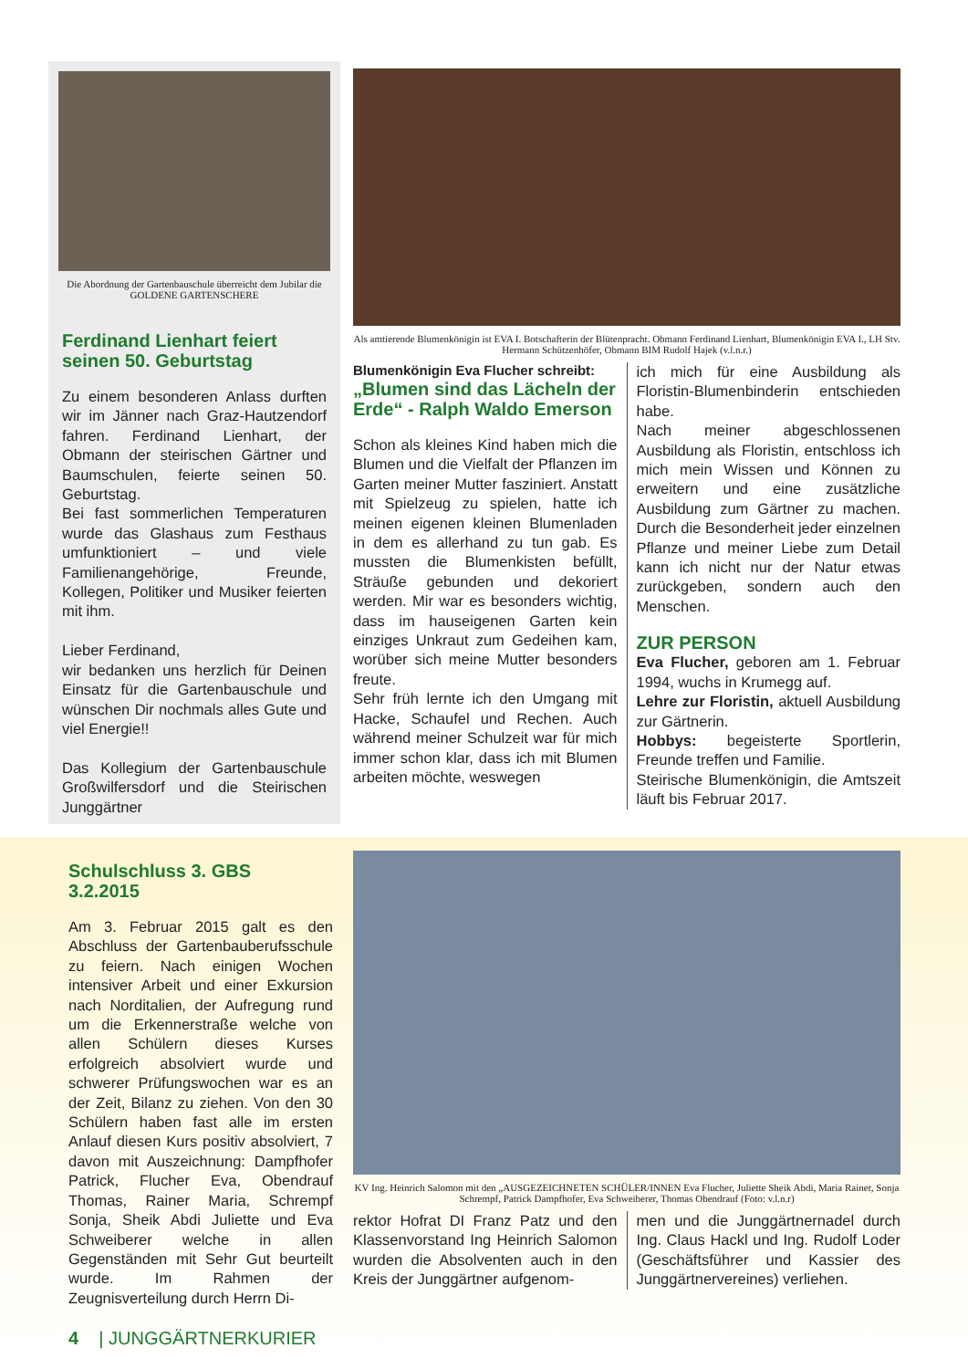Die Abordnung der Gartenbauschule überreicht dem Jubilar die GOLDENE GARTENSCHERE
Ferdinand Lienhart feiert seinen 50. Geburtstag
Zu einem besonderen Anlass durften wir im Jänner nach Graz-Hautzendorf fahren. Ferdinand Lienhart, der Obmann der steirischen Gärtner und Baumschulen, feierte seinen 50. Geburtstag.
Bei fast sommerlichen Temperaturen wurde das Glashaus zum Festhaus umfunktioniert – und viele Familienangehörige, Freunde, Kollegen, Politiker und Musiker feierten mit ihm.
Lieber Ferdinand,
wir bedanken uns herzlich für Deinen Einsatz für die Gartenbauschule und wünschen Dir nochmals alles Gute und viel Energie!!
Das Kollegium der Gartenbauschule Großwilfersdorf und die Steirischen Junggärtner
Als amtierende Blumenkönigin ist EVA I. Botschafterin der Blütenpracht. Obmann Ferdinand Lienhart, Blumenkönigin EVA I., LH Stv. Hermann Schützenhöfer, Obmann BIM Rudolf Hajek (v.l.n.r.)
Blumenkönigin Eva Flucher schreibt:
„Blumen sind das Lächeln der Erde“ - Ralph Waldo Emerson
Schon als kleines Kind haben mich die Blumen und die Vielfalt der Pflanzen im Garten meiner Mutter fasziniert. Anstatt mit Spielzeug zu spielen, hatte ich meinen eigenen kleinen Blumenladen in dem es allerhand zu tun gab. Es mussten die Blumenkisten befüllt, Sträuße gebunden und dekoriert werden. Mir war es besonders wichtig, dass im hauseigenen Garten kein einziges Unkraut zum Gedeihen kam, worüber sich meine Mutter besonders freute.
Sehr früh lernte ich den Umgang mit Hacke, Schaufel und Rechen. Auch während meiner Schulzeit war für mich immer schon klar, dass ich mit Blumen arbeiten möchte, weswegen
ich mich für eine Ausbildung als Floristin-Blumenbinderin entschieden habe.
Nach meiner abgeschlossenen Ausbildung als Floristin, entschloss ich mich mein Wissen und Können zu erweitern und eine zusätzliche Ausbildung zum Gärtner zu machen. Durch die Besonderheit jeder einzelnen Pflanze und meiner Liebe zum Detail kann ich nicht nur der Natur etwas zurückgeben, sondern auch den Menschen.
ZUR PERSON
Eva Flucher, geboren am 1. Februar 1994, wuchs in Krumegg auf.
Lehre zur Floristin, aktuell Ausbildung zur Gärtnerin.
Hobbys: begeisterte Sportlerin, Freunde treffen und Familie.
Steirische Blumenkönigin, die Amtszeit läuft bis Februar 2017.
Schulschluss 3. GBS
3.2.2015
Am 3. Februar 2015 galt es den Abschluss der Gartenbauberufsschule zu feiern. Nach einigen Wochen intensiver Arbeit und einer Exkursion nach Norditalien, der Aufregung rund um die Erkennerstraße welche von allen Schülern dieses Kurses erfolgreich absolviert wurde und schwerer Prüfungswochen war es an der Zeit, Bilanz zu ziehen. Von den 30 Schülern haben fast alle im ersten Anlauf diesen Kurs positiv absolviert, 7 davon mit Auszeichnung: Dampfhofer Patrick, Flucher Eva, Obendrauf Thomas, Rainer Maria, Schrempf Sonja, Sheik Abdi Juliette und Eva Schweiberer welche in allen Gegenständen mit Sehr Gut beurteilt wurde. Im Rahmen der Zeugnisverteilung durch Herrn Di-
4 | JUNGGÄRTNERKURIER
KV Ing. Heinrich Salomon mit den „AUSGEZEICHNETEN SCHÜLER/INNEN Eva Flucher, Juliette Sheik Abdi, Maria Rainer, Sonja Schrempf, Patrick Dampfhofer, Eva Schweiberer, Thomas Obendrauf (Foto: v.l.n.r)
rektor Hofrat DI Franz Patz und den Klassenvorstand Ing Heinrich Salomon wurden die Absolventen auch in den Kreis der Junggärtner aufgenom-
men und die Junggärtnernadel durch Ing. Claus Hackl und Ing. Rudolf Loder (Geschäftsführer und Kassier des Junggärtnervereines) verliehen.